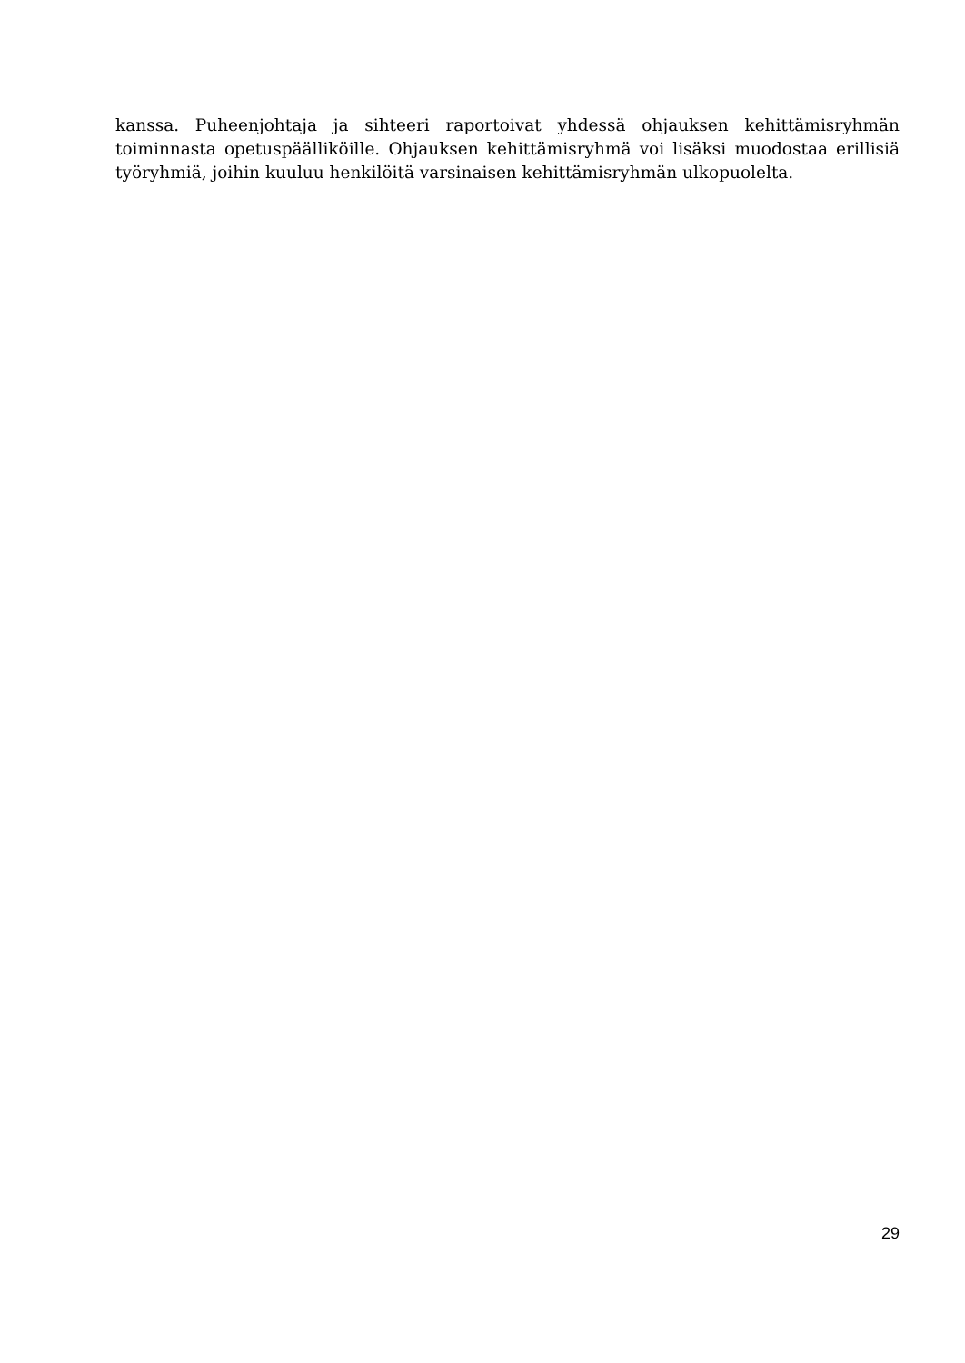kanssa. Puheenjohtaja ja sihteeri raportoivat yhdessä ohjauksen kehittämisryhmän toiminnasta opetuspäälliköille. Ohjauksen kehittämisryhmä voi lisäksi muodostaa erillisiä työryhmiä, joihin kuuluu henkilöitä varsinaisen kehittämisryhmän ulkopuolelta.
29